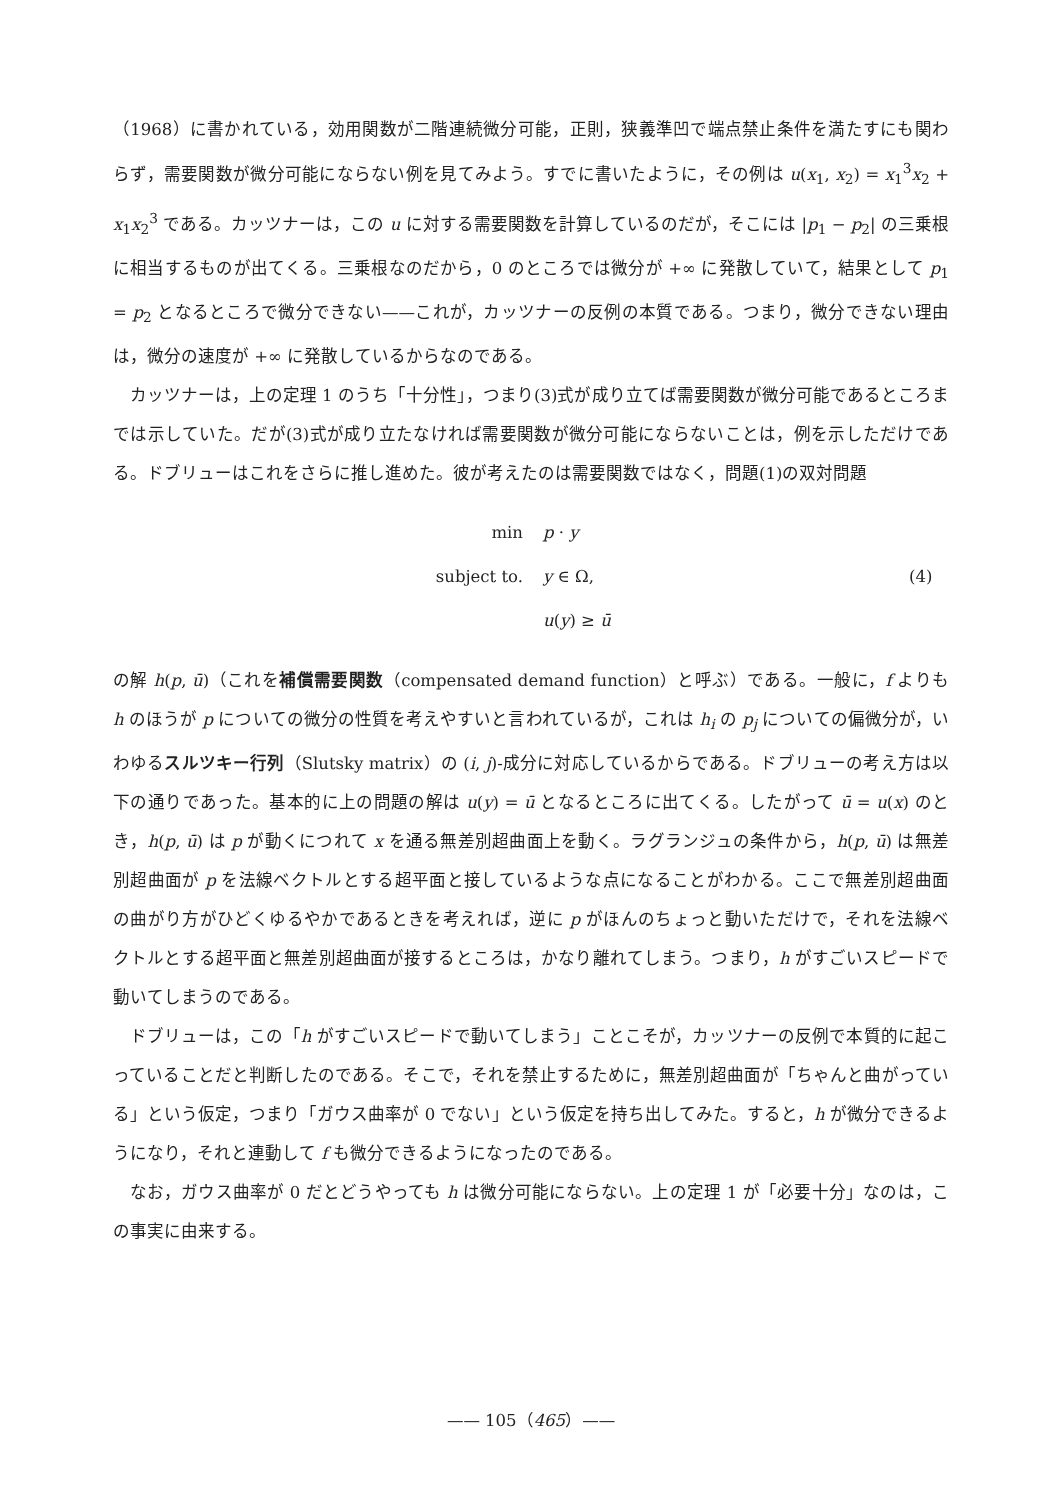（1968）に書かれている，効用関数が二階連続微分可能，正則，狭義準凹で端点禁止条件を満たすにも関わらず，需要関数が微分可能にならない例を見てみよう。すでに書いたように，その例は u(x<sub>1</sub>, x<sub>2</sub>) = x<sub>1</sub><sup>3</sup>x<sub>2</sub> + x<sub>1</sub>x<sub>2</sub><sup>3</sup> である。カッツナーは，この u に対する需要関数を計算しているのだが，そこには |p<sub>1</sub> − p<sub>2</sub>| の三乗根に相当するものが出てくる。三乗根なのだから，0 のところでは微分が +∞ に発散していて，結果として p<sub>1</sub> = p<sub>2</sub> となるところで微分できない——これが，カッツナーの反例の本質である。つまり，微分できない理由は，微分の速度が +∞ に発散しているからなのである。
カッツナーは，上の定理 1 のうち「十分性」，つまり(3)式が成り立てば需要関数が微分可能であるところまでは示していた。だが(3)式が成り立たなければ需要関数が微分可能にならないことは，例を示しただけである。ドブリューはこれをさらに推し進めた。彼が考えたのは需要関数ではなく，問題(1)の双対問題
min
p · y
subject to.
y ∈ Ω,
(4)
u(y) ≥ ū
の解 h(p, ū)（これを補償需要関数（compensated demand function）と呼ぶ）である。一般に，f よりも h のほうが p についての微分の性質を考えやすいと言われているが，これは h<sub>i</sub> の p<sub>j</sub> についての偏微分が，いわゆるスルツキー行列（Slutsky matrix）の (i, j)-成分に対応しているからである。ドブリューの考え方は以下の通りであった。基本的に上の問題の解は u(y) = ū となるところに出てくる。したがって ū = u(x) のとき，h(p, ū) は p が動くにつれて x を通る無差別超曲面上を動く。ラグランジュの条件から，h(p, ū) は無差別超曲面が p を法線ベクトルとする超平面と接しているような点になることがわかる。ここで無差別超曲面の曲がり方がひどくゆるやかであるときを考えれば，逆に p がほんのちょっと動いただけで，それを法線ベクトルとする超平面と無差別超曲面が接するところは，かなり離れてしまう。つまり，h がすごいスピードで動いてしまうのである。
ドブリューは，この「h がすごいスピードで動いてしまう」ことこそが，カッツナーの反例で本質的に起こっていることだと判断したのである。そこで，それを禁止するために，無差別超曲面が「ちゃんと曲がっている」という仮定，つまり「ガウス曲率が 0 でない」という仮定を持ち出してみた。すると，h が微分できるようになり，それと連動して f も微分できるようになったのである。
なお，ガウス曲率が 0 だとどうやっても h は微分可能にならない。上の定理 1 が「必要十分」なのは，この事実に由来する。
—— 105（465）——